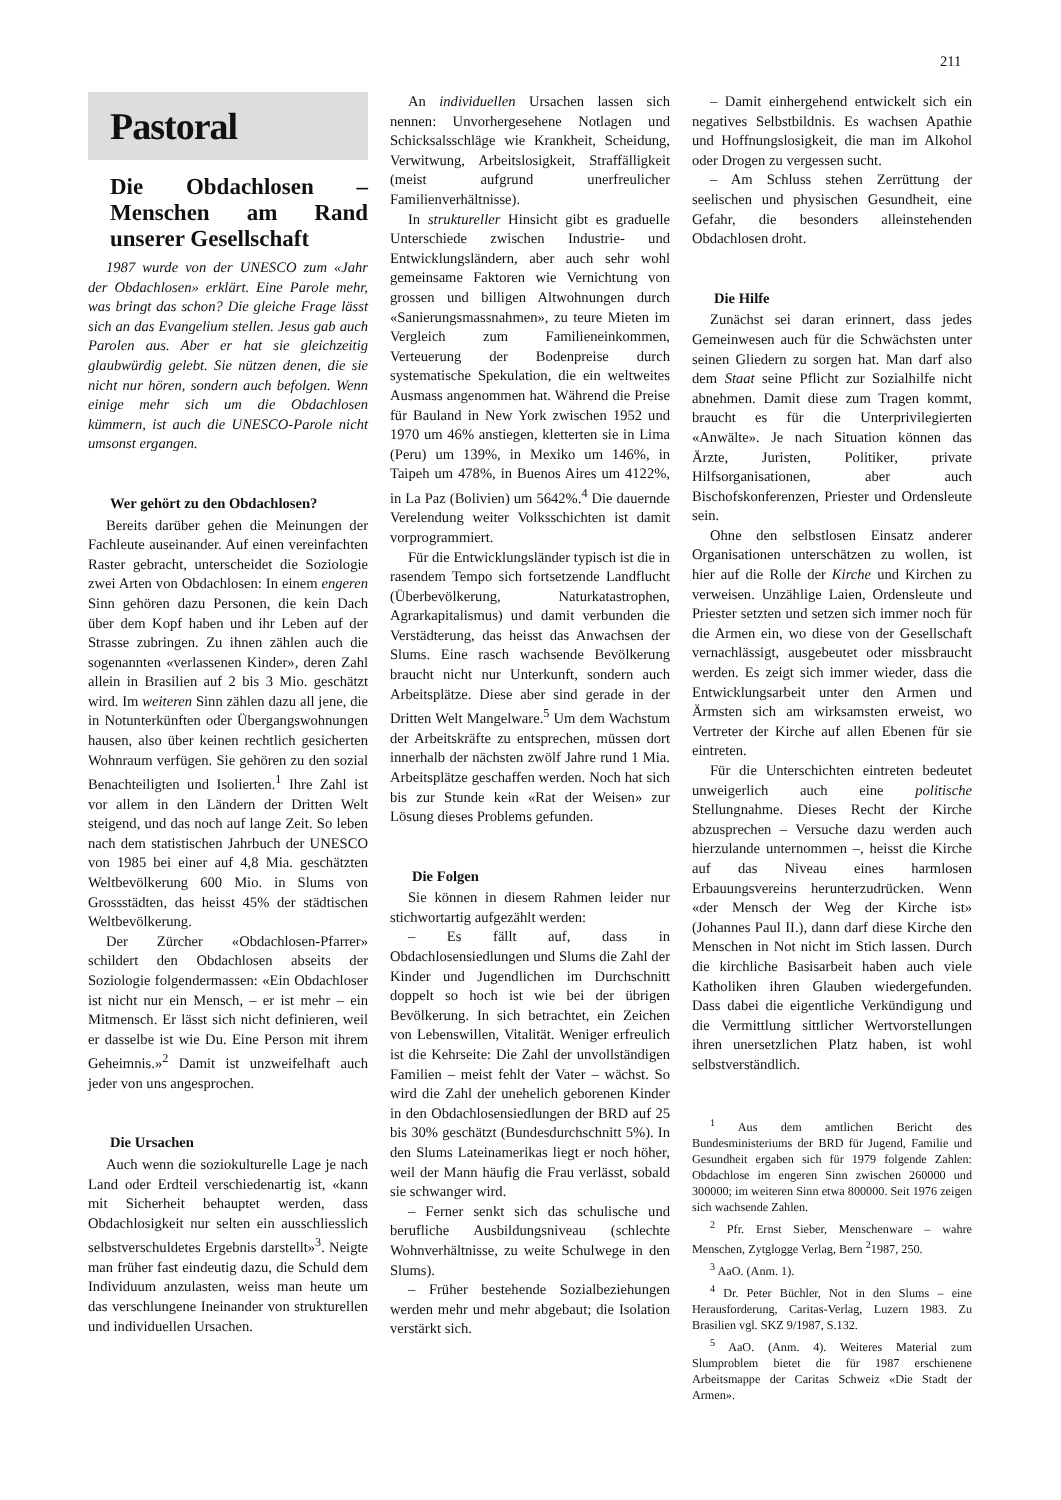211
Pastoral
Die Obdachlosen – Menschen am Rand unserer Gesellschaft
1987 wurde von der UNESCO zum «Jahr der Obdachlosen» erklärt. Eine Parole mehr, was bringt das schon? Die gleiche Frage lässt sich an das Evangelium stellen. Jesus gab auch Parolen aus. Aber er hat sie gleichzeitig glaubwürdig gelebt. Sie nützen denen, die sie nicht nur hören, sondern auch befolgen. Wenn einige mehr sich um die Obdachlosen kümmern, ist auch die UNESCO-Parole nicht umsonst ergangen.
Wer gehört zu den Obdachlosen?
Bereits darüber gehen die Meinungen der Fachleute auseinander. Auf einen vereinfachten Raster gebracht, unterscheidet die Soziologie zwei Arten von Obdachlosen: In einem engeren Sinn gehören dazu Personen, die kein Dach über dem Kopf haben und ihr Leben auf der Strasse zubringen. Zu ihnen zählen auch die sogenannten «verlassenen Kinder», deren Zahl allein in Brasilien auf 2 bis 3 Mio. geschätzt wird. Im weiteren Sinn zählen dazu all jene, die in Notunterkünften oder Übergangswohnungen hausen, also über keinen rechtlich gesicherten Wohnraum verfügen. Sie gehören zu den sozial Benachteiligten und Isolierten.<sup>1</sup> Ihre Zahl ist vor allem in den Ländern der Dritten Welt steigend, und das noch auf lange Zeit. So leben nach dem statistischen Jahrbuch der UNESCO von 1985 bei einer auf 4,8 Mia. geschätzten Weltbevölkerung 600 Mio. in Slums von Grossstädten, das heisst 45% der städtischen Weltbevölkerung.
Der Zürcher «Obdachlosen-Pfarrer» schildert den Obdachlosen abseits der Soziologie folgendermassen: «Ein Obdachloser ist nicht nur ein Mensch, – er ist mehr – ein Mitmensch. Er lässt sich nicht definieren, weil er dasselbe ist wie Du. Eine Person mit ihrem Geheimnis.»<sup>2</sup> Damit ist unzweifelhaft auch jeder von uns angesprochen.
Die Ursachen
Auch wenn die soziokulturelle Lage je nach Land oder Erdteil verschiedenartig ist, «kann mit Sicherheit behauptet werden, dass Obdachlosigkeit nur selten ein ausschliesslich selbstverschuldetes Ergebnis darstellt»<sup>3</sup>. Neigte man früher fast eindeutig dazu, die Schuld dem Individuum anzulasten, weiss man heute um das verschlungene Ineinander von strukturellen und individuellen Ursachen.
An individuellen Ursachen lassen sich nennen: Unvorhergesehene Notlagen und Schicksalsschläge wie Krankheit, Scheidung, Verwitwung, Arbeitslosigkeit, Straffälligkeit (meist aufgrund unerfreulicher Familienverhältnisse).
In struktureller Hinsicht gibt es graduelle Unterschiede zwischen Industrie- und Entwicklungsländern, aber auch sehr wohl gemeinsame Faktoren wie Vernichtung von grossen und billigen Altwohnungen durch «Sanierungsmassnahmen», zu teure Mieten im Vergleich zum Familieneinkommen, Verteuerung der Bodenpreise durch systematische Spekulation, die ein weltweites Ausmass angenommen hat. Während die Preise für Bauland in New York zwischen 1952 und 1970 um 46% anstiegen, kletterten sie in Lima (Peru) um 139%, in Mexiko um 146%, in Taipeh um 478%, in Buenos Aires um 4122%, in La Paz (Bolivien) um 5642%.<sup>4</sup> Die dauernde Verelendung weiter Volksschichten ist damit vorprogrammiert.
Für die Entwicklungsländer typisch ist die in rasendem Tempo sich fortsetzende Landflucht (Überbevölkerung, Naturkatastrophen, Agrarkapitalismus) und damit verbunden die Verstädterung, das heisst das Anwachsen der Slums. Eine rasch wachsende Bevölkerung braucht nicht nur Unterkunft, sondern auch Arbeitsplätze. Diese aber sind gerade in der Dritten Welt Mangelware.<sup>5</sup> Um dem Wachstum der Arbeitskräfte zu entsprechen, müssen dort innerhalb der nächsten zwölf Jahre rund 1 Mia. Arbeitsplätze geschaffen werden. Noch hat sich bis zur Stunde kein «Rat der Weisen» zur Lösung dieses Problems gefunden.
Die Folgen
Sie können in diesem Rahmen leider nur stichwortartig aufgezählt werden:
– Es fällt auf, dass in Obdachlosensiedlungen und Slums die Zahl der Kinder und Jugendlichen im Durchschnitt doppelt so hoch ist wie bei der übrigen Bevölkerung. In sich betrachtet, ein Zeichen von Lebenswillen, Vitalität. Weniger erfreulich ist die Kehrseite: Die Zahl der unvollständigen Familien – meist fehlt der Vater – wächst. So wird die Zahl der unehelich geborenen Kinder in den Obdachlosensiedlungen der BRD auf 25 bis 30% geschätzt (Bundesdurchschnitt 5%). In den Slums Lateinamerikas liegt er noch höher, weil der Mann häufig die Frau verlässt, sobald sie schwanger wird.
– Ferner senkt sich das schulische und berufliche Ausbildungsniveau (schlechte Wohnverhältnisse, zu weite Schulwege in den Slums).
– Früher bestehende Sozialbeziehungen werden mehr und mehr abgebaut; die Isolation verstärkt sich.
– Damit einhergehend entwickelt sich ein negatives Selbstbildnis. Es wachsen Apathie und Hoffnungslosigkeit, die man im Alkohol oder Drogen zu vergessen sucht.
– Am Schluss stehen Zerrüttung der seelischen und physischen Gesundheit, eine Gefahr, die besonders alleinstehenden Obdachlosen droht.
Die Hilfe
Zunächst sei daran erinnert, dass jedes Gemeinwesen auch für die Schwächsten unter seinen Gliedern zu sorgen hat. Man darf also dem Staat seine Pflicht zur Sozialhilfe nicht abnehmen. Damit diese zum Tragen kommt, braucht es für die Unterprivilegierten «Anwälte». Je nach Situation können das Ärzte, Juristen, Politiker, private Hilfsorganisationen, aber auch Bischofskonferenzen, Priester und Ordensleute sein.
Ohne den selbstlosen Einsatz anderer Organisationen unterschätzen zu wollen, ist hier auf die Rolle der Kirche und Kirchen zu verweisen. Unzählige Laien, Ordensleute und Priester setzten und setzen sich immer noch für die Armen ein, wo diese von der Gesellschaft vernachlässigt, ausgebeutet oder missbraucht werden. Es zeigt sich immer wieder, dass die Entwicklungsarbeit unter den Armen und Ärmsten sich am wirksamsten erweist, wo Vertreter der Kirche auf allen Ebenen für sie eintreten.
Für die Unterschichten eintreten bedeutet unweigerlich auch eine politische Stellungnahme. Dieses Recht der Kirche abzusprechen – Versuche dazu werden auch hierzulande unternommen –, heisst die Kirche auf das Niveau eines harmlosen Erbauungsvereins herunterzudrücken. Wenn «der Mensch der Weg der Kirche ist» (Johannes Paul II.), dann darf diese Kirche den Menschen in Not nicht im Stich lassen. Durch die kirchliche Basisarbeit haben auch viele Katholiken ihren Glauben wiedergefunden. Dass dabei die eigentliche Verkündigung und die Vermittlung sittlicher Wertvorstellungen ihren unersetzlichen Platz haben, ist wohl selbstverständlich.
<sup>1</sup> Aus dem amtlichen Bericht des Bundesministeriums der BRD für Jugend, Familie und Gesundheit ergaben sich für 1979 folgende Zahlen: Obdachlose im engeren Sinn zwischen 260000 und 300000; im weiteren Sinn etwa 800000. Seit 1976 zeigen sich wachsende Zahlen.
<sup>2</sup> Pfr. Ernst Sieber, Menschenware – wahre Menschen, Zytglogge Verlag, Bern <sup>2</sup>1987, 250.
<sup>3</sup> AaO. (Anm. 1).
<sup>4</sup> Dr. Peter Büchler, Not in den Slums – eine Herausforderung, Caritas-Verlag, Luzern 1983. Zu Brasilien vgl. SKZ 9/1987, S.132.
<sup>5</sup> AaO. (Anm. 4). Weiteres Material zum Slumproblem bietet die für 1987 erschienene Arbeitsmappe der Caritas Schweiz «Die Stadt der Armen».